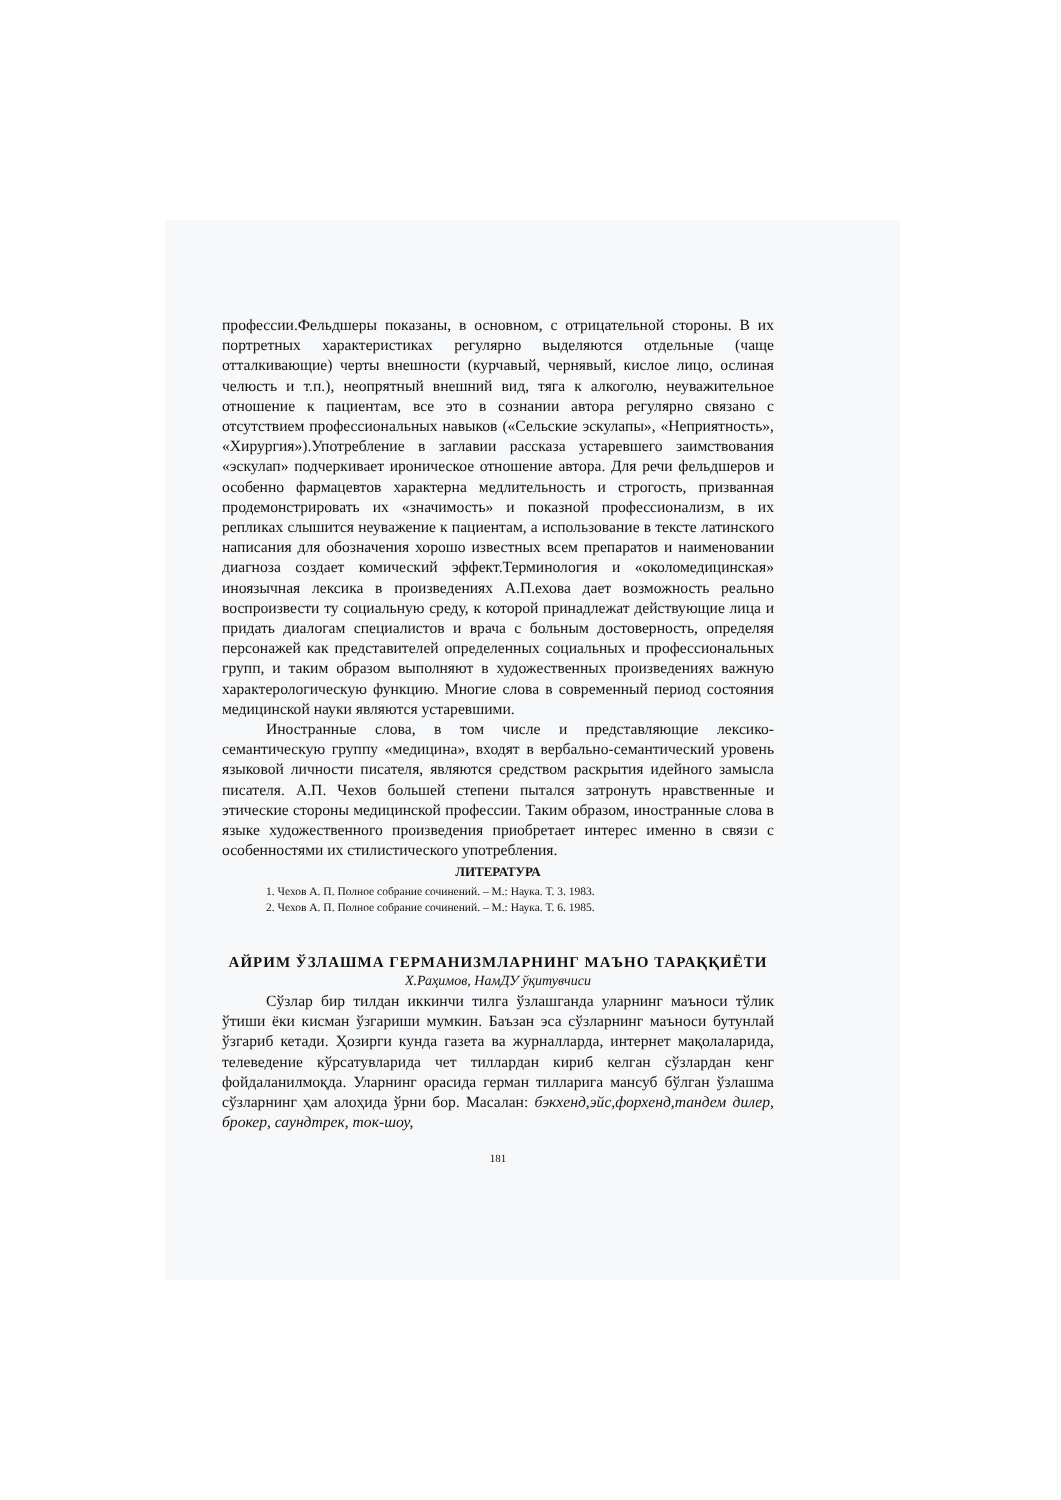профессии.Фельдшеры показаны, в основном, с отрицательной стороны. В их портретных характеристиках регулярно выделяются отдельные (чаще отталкивающие) черты внешности (курчавый, чернявый, кислое лицо, ослиная челюсть и т.п.), неопрятный внешний вид, тяга к алкоголю, неуважительное отношение к пациентам, все это в сознании автора регулярно связано с отсутствием профессиональных навыков («Сельские эскулапы», «Неприятность», «Хирургия»).Употребление в заглавии рассказа устаревшего заимствования «эскулап» подчеркивает ироническое отношение автора. Для речи фельдшеров и особенно фармацевтов характерна медлительность и строгость, призванная продемонстрировать их «значимость» и показной профессионализм, в их репликах слышится неуважение к пациентам, а использование в тексте латинского написания для обозначения хорошо известных всем препаратов и наименовании диагноза создает комический эффект.Терминология и «околомедицинская» иноязычная лексика в произведениях А.П.ехова дает возможность реально воспроизвести ту социальную среду, к которой принадлежат действующие лица и придать диалогам специалистов и врача с больным достоверность, определяя персонажей как представителей определенных социальных и профессиональных групп, и таким образом выполняют в художественных произведениях важную характерологическую функцию. Многие слова в современный период состояния медицинской науки являются устаревшими.
Иностранные слова, в том числе и представляющие лексико-семантическую группу «медицина», входят в вербально-семантический уровень языковой личности писателя, являются средством раскрытия идейного замысла писателя. А.П. Чехов большей степени пытался затронуть нравственные и этические стороны медицинской профессии. Таким образом, иностранные слова в языке художественного произведения приобретает интерес именно в связи с особенностями их стилистического употребления.
ЛИТЕРАТУРА
1. Чехов А. П. Полное собрание сочинений. – М.: Наука. Т. 3. 1983.
2. Чехов А. П. Полное собрание сочинений. – М.: Наука. Т. 6. 1985.
АЙРИМ ЎЗЛАШМА ГЕРМАНИЗМЛАРНИНГ МАЪНО ТАРАҚҚИЁТИ
Х.Раҳимов, НамДУ ўқитувчиси
Сўзлар бир тилдан иккинчи тилга ўзлашганда уларнинг маъноси тўлик ўтиши ёки кисман ўзгариши мумкин. Баъзан эса сўзларнинг маъноси бутунлай ўзгариб кетади. Ҳозирги кунда газета ва журналларда, интернет мақолаларида, телеведение кўрсатувларида чет тиллардан кириб келган сўзлардан кенг фойдаланилмоқда. Уларнинг орасида герман тилларига мансуб бўлган ўзлашма сўзларнинг ҳам алоҳида ўрни бор. Масалан: бэкхенд,эйс,форхенд,тандем дилер, брокер, саундтрек, ток-шоу,
181